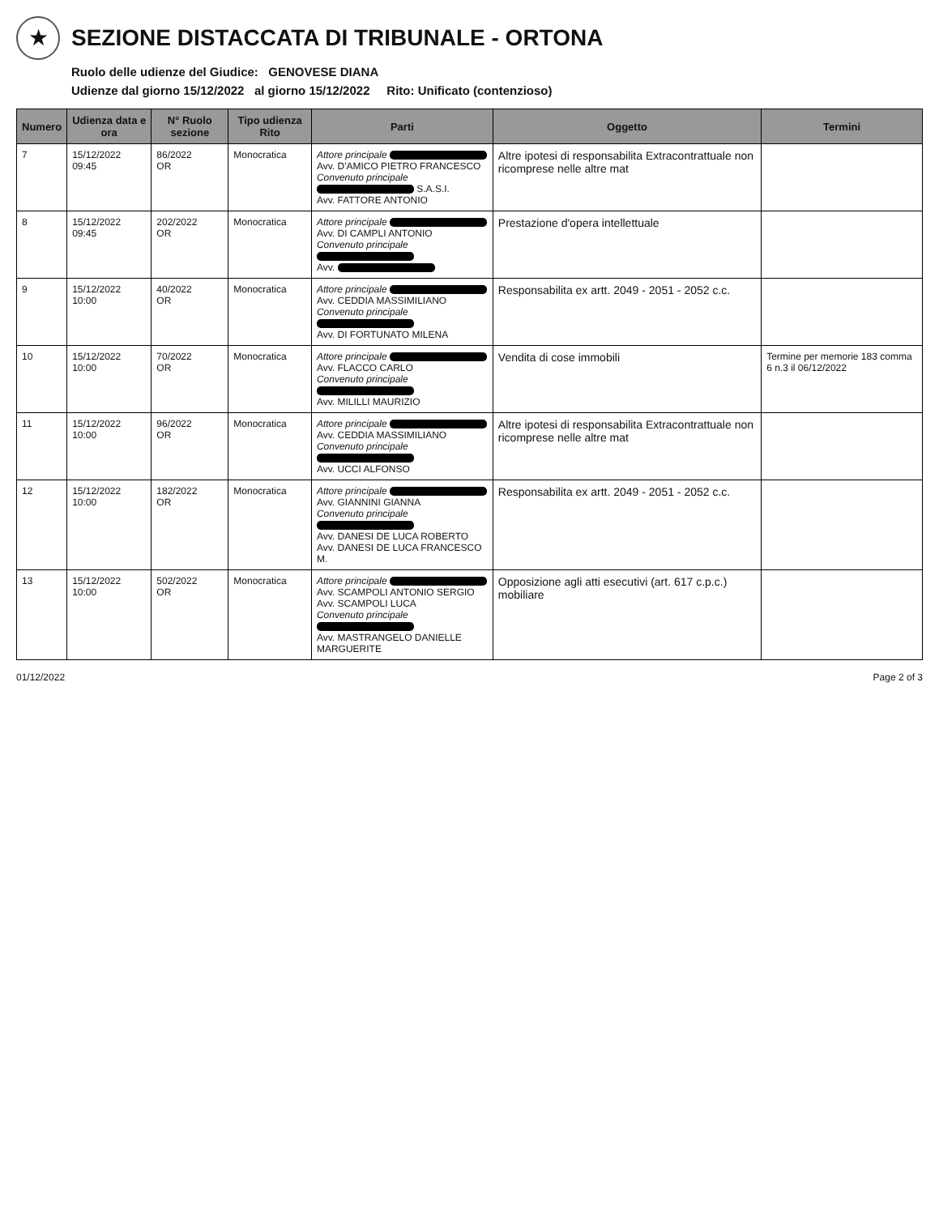★
SEZIONE DISTACCATA DI TRIBUNALE - ORTONA
Ruolo delle udienze del Giudice: GENOVESE DIANA
Udienze dal giorno 15/12/2022 al giorno 15/12/2022 Rito: Unificato (contenzioso)
| Numero | Udienza data e ora | N° Ruolo sezione | Tipo udienza Rito | Parti | Oggetto | Termini |
| --- | --- | --- | --- | --- | --- | --- |
| 7 | 15/12/2022 09:45 | 86/2022 OR | Monocratica | Attore principale Avv. D'AMICO PIETRO FRANCESCO Convenuto principale S.A.S.I. Avv. FATTORE ANTONIO | Altre ipotesi di responsabilita Extracontrattuale non ricomprese nelle altre mat | |
| 8 | 15/12/2022 09:45 | 202/2022 OR | Monocratica | Attore principale Avv. DI CAMPLI ANTONIO Convenuto principale Avv. | Prestazione d'opera intellettuale | |
| 9 | 15/12/2022 10:00 | 40/2022 OR | Monocratica | Attore principale Avv. CEDDIA MASSIMILIANO Convenuto principale Avv. DI FORTUNATO MILENA | Responsabilita ex artt. 2049 - 2051 - 2052 c.c. | |
| 10 | 15/12/2022 10:00 | 70/2022 OR | Monocratica | Attore principale Avv. FLACCO CARLO Convenuto principale Avv. MILILLI MAURIZIO | Vendita di cose immobili | Termine per memorie 183 comma 6 n.3 il 06/12/2022 |
| 11 | 15/12/2022 10:00 | 96/2022 OR | Monocratica | Attore principale Avv. CEDDIA MASSIMILIANO Convenuto principale Avv. UCCI ALFONSO | Altre ipotesi di responsabilita Extracontrattuale non ricomprese nelle altre mat | |
| 12 | 15/12/2022 10:00 | 182/2022 OR | Monocratica | Attore principale Avv. GIANNINI GIANNA Convenuto principale Avv. DANESI DE LUCA ROBERTO Avv. DANESI DE LUCA FRANCESCO M. | Responsabilita ex artt. 2049 - 2051 - 2052 c.c. | |
| 13 | 15/12/2022 10:00 | 502/2022 OR | Monocratica | Attore principale Avv. SCAMPOLI ANTONIO SERGIO Avv. SCAMPOLI LUCA Convenuto principale Avv. MASTRANGELO DANIELLE MARGUERITE | Opposizione agli atti esecutivi (art. 617 c.p.c.) mobiliare | |
01/12/2022 Page 2 of 3